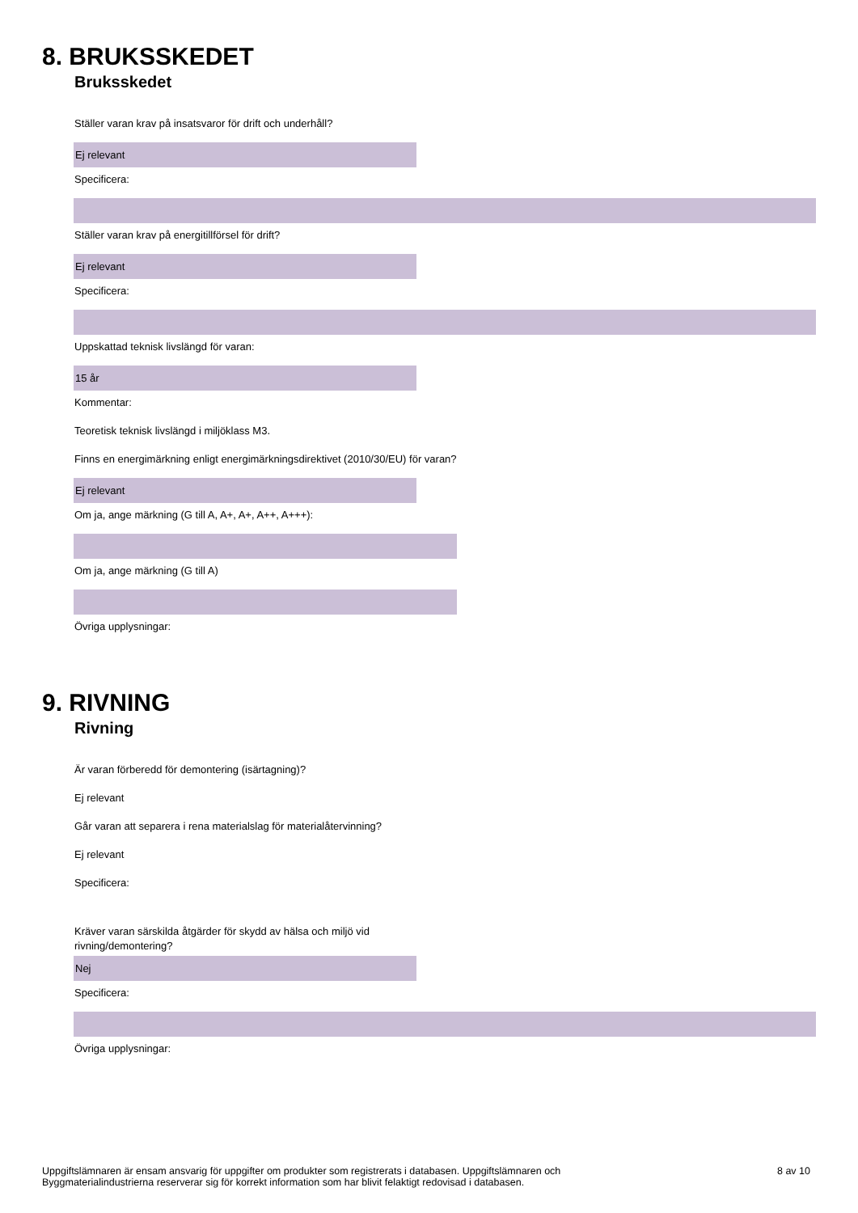8. BRUKSSKEDET
Bruksskedet
Ställer varan krav på insatsvaror för drift och underhåll?
Ej relevant
Specificera:
Ställer varan krav på energitillförsel för drift?
Ej relevant
Specificera:
Uppskattad teknisk livslängd för varan:
15 år
Kommentar:
Teoretisk teknisk livslängd i miljöklass M3.
Finns en energimärkning enligt energimärkningsdirektivet (2010/30/EU) för varan?
Ej relevant
Om ja, ange märkning (G till A, A+, A+, A++, A+++):
Om ja, ange märkning (G till A)
Övriga upplysningar:
9. RIVNING
Rivning
Är varan förberedd för demontering (isärtagning)?
Ej relevant
Går varan att separera i rena materialslag för materialåtervinning?
Ej relevant
Specificera:
Kräver varan särskilda åtgärder för skydd av hälsa och miljö vid rivning/demontering?
Nej
Specificera:
Övriga upplysningar:
Uppgiftslämnaren är ensam ansvarig för uppgifter om produkter som registrerats i databasen. Uppgiftslämnaren och
Byggmaterialindustrierna reserverar sig för korrekt information som har blivit felaktigt redovisad i databasen.
8 av 10